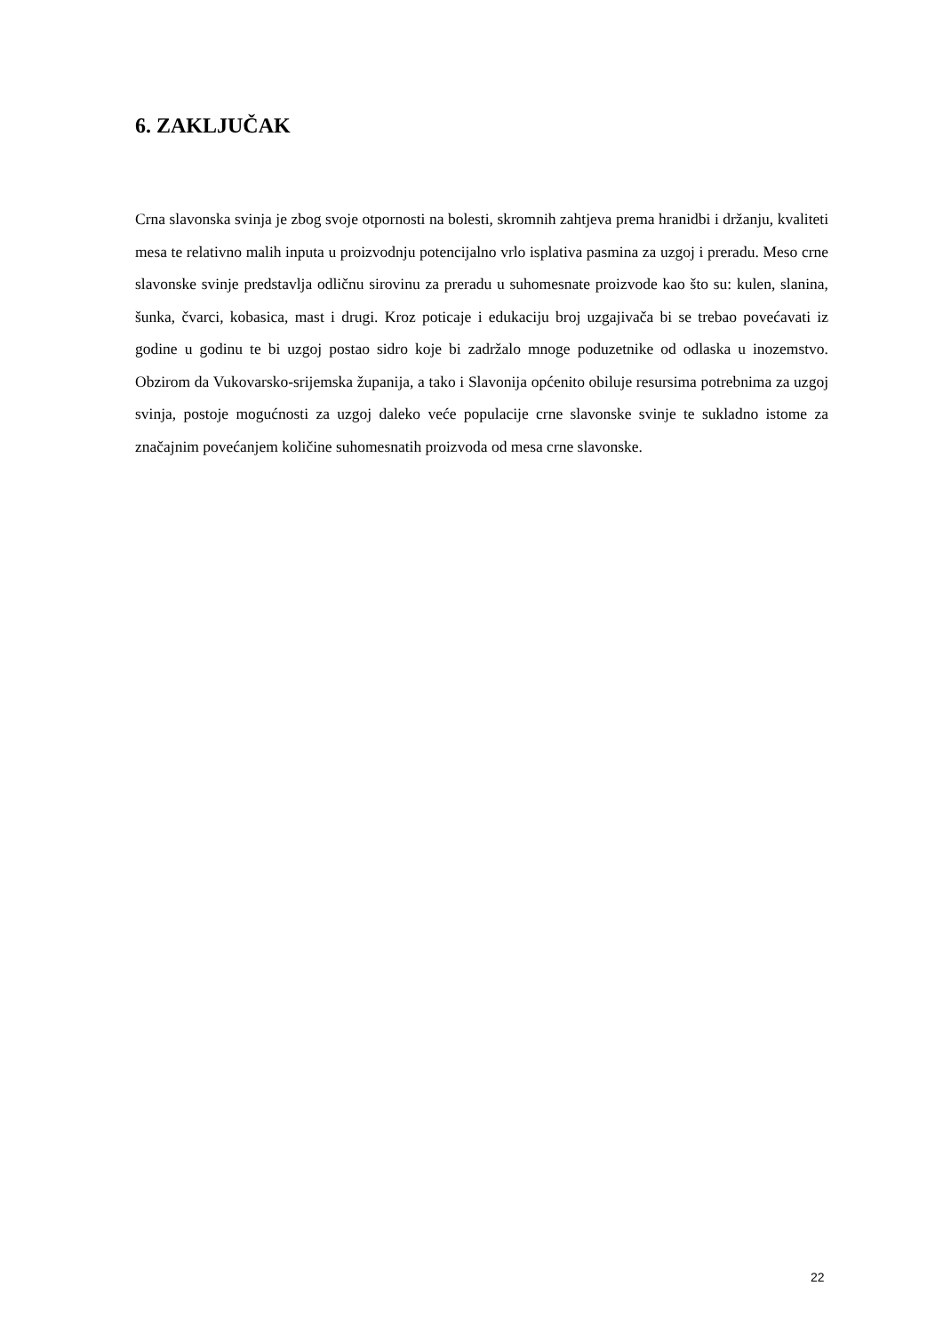6. ZAKLJUČAK
Crna slavonska svinja je zbog svoje otpornosti na bolesti, skromnih zahtjeva prema hranidbi i držanju, kvaliteti mesa te relativno malih inputa u proizvodnju potencijalno vrlo isplativa pasmina za uzgoj i preradu. Meso crne slavonske svinje predstavlja odličnu sirovinu za preradu u suhomesnate proizvode kao što su: kulen, slanina, šunka, čvarci, kobasica, mast i drugi. Kroz poticaje i edukaciju broj uzgajivača bi se trebao povećavati iz godine u godinu te bi uzgoj postao sidro koje bi zadržalo mnoge poduzetnike od odlaska u inozemstvo. Obzirom da Vukovarsko-srijemska županija, a tako i Slavonija općenito obiluje resursima potrebnima za uzgoj svinja, postoje mogućnosti za uzgoj daleko veće populacije crne slavonske svinje te sukladno istome za značajnim povećanjem količine suhomesnatih proizvoda od mesa crne slavonske.
22